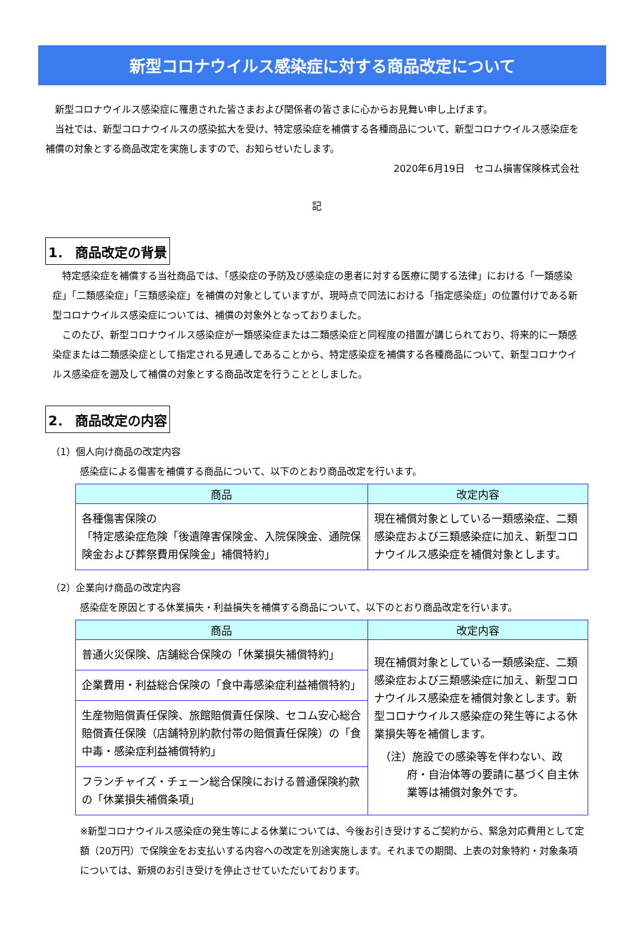新型コロナウイルス感染症に対する商品改定について
新型コロナウイルス感染症に罹患された皆さまおよび関係者の皆さまに心からお見舞い申し上げます。
当社では、新型コロナウイルスの感染拡大を受け、特定感染症を補償する各種商品について、新型コロナウイルス感染症を補償の対象とする商品改定を実施しますので、お知らせいたします。
2020年6月19日　セコム損害保険株式会社
記
1． 商品改定の背景
特定感染症を補償する当社商品では、「感染症の予防及び感染症の患者に対する医療に関する法律」における「一類感染症」「二類感染症」「三類感染症」を補償の対象としていますが、現時点で同法における「指定感染症」の位置付けである新型コロナウイルス感染症については、補償の対象外となっておりました。
このたび、新型コロナウイルス感染症が一類感染症または二類感染症と同程度の措置が講じられており、将来的に一類感染症または二類感染症として指定される見通しであることから、特定感染症を補償する各種商品について、新型コロナウイルス感染症を遡及して補償の対象とする商品改定を行うこととしました。
2． 商品改定の内容
（1）個人向け商品の改定内容
感染症による傷害を補償する商品について、以下のとおり商品改定を行います。
| 商品 | 改定内容 |
| --- | --- |
| 各種傷害保険の 「特定感染症危険「後遺障害保険金、入院保険金、通院保険金および葬祭費用保険金」補償特約」 | 現在補償対象としている一類感染症、二類感染症および三類感染症に加え、新型コロナウイルス感染症を補償対象とします。 |
（2）企業向け商品の改定内容
感染症を原因とする休業損失・利益損失を補償する商品について、以下のとおり商品改定を行います。
| 商品 | 改定内容 |
| --- | --- |
| 普通火災保険、店舗総合保険の「休業損失補償特約」 | 現在補償対象としている一類感染症、二類感染症および三類感染症に加え、新型コロナウイルス感染症を補償対象とします。新型コロナウイルス感染症の発生等による休業損失等を補償します。 （注）施設での感染等を伴わない、政府・自治体等の要請に基づく自主休業等は補償対象外です。 |
| 企業費用・利益総合保険の「食中毒感染症利益補償特約」 | |
| 生産物賠償責任保険、旅館賠償責任保険、セコム安心総合賠償責任保険（店舗特別約款付帯の賠償責任保険）の「食中毒・感染症利益補償特約」 | |
| フランチャイズ・チェーン総合保険における普通保険約款の「休業損失補償条項」 | |
※新型コロナウイルス感染症の発生等による休業については、今後お引き受けするご契約から、緊急対応費用として定額（20万円）で保険金をお支払いする内容への改定を別途実施します。それまでの期間、上表の対象特約・対象条項については、新規のお引き受けを停止させていただいております。